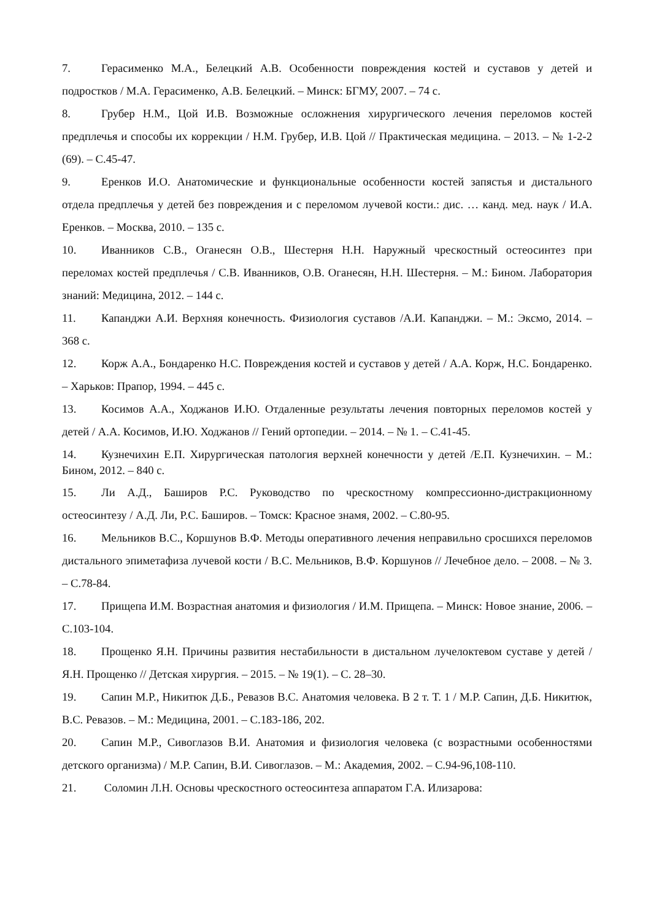7. Герасименко М.А., Белецкий А.В. Особенности повреждения костей и суставов у детей и подростков / М.А. Герасименко, А.В. Белецкий. – Минск: БГМУ, 2007. – 74 с.
8. Грубер Н.М., Цой И.В. Возможные осложнения хирургического лечения переломов костей предплечья и способы их коррекции / Н.М. Грубер, И.В. Цой // Практическая медицина. – 2013. – № 1-2-2 (69). – С.45-47.
9. Еренков И.О. Анатомические и функциональные особенности костей запястья и дистального отдела предплечья у детей без повреждения и с переломом лучевой кости.: дис. … канд. мед. наук / И.А. Еренков. – Москва, 2010. – 135 с.
10. Иванников С.В., Оганесян О.В., Шестерня Н.Н. Наружный чрескостный остеосинтез при переломах костей предплечья / С.В. Иванников, О.В. Оганесян, Н.Н. Шестерня. – М.: Бином. Лаборатория знаний: Медицина, 2012. – 144 с.
11. Капанджи А.И. Верхняя конечность. Физиология суставов /А.И. Капанджи. – М.: Эксмо, 2014. – 368 с.
12. Корж А.А., Бондаренко Н.С. Повреждения костей и суставов у детей / А.А. Корж, Н.С. Бондаренко. – Харьков: Прапор, 1994. – 445 с.
13. Косимов А.А., Ходжанов И.Ю. Отдаленные результаты лечения повторных переломов костей у детей / А.А. Косимов, И.Ю. Ходжанов // Гений ортопедии. – 2014. – № 1. – С.41-45.
14. Кузнечихин Е.П. Хирургическая патология верхней конечности у детей /Е.П. Кузнечихин. – М.: Бином, 2012. – 840 с.
15. Ли А.Д., Баширов Р.С. Руководство по чрескостному компрессионно-дистракционному остеосинтезу / А.Д. Ли, Р.С. Баширов. – Томск: Красное знамя, 2002. – С.80-95.
16. Мельников В.С., Коршунов В.Ф. Методы оперативного лечения неправильно сросшихся переломов дистального эпиметафиза лучевой кости / В.С. Мельников, В.Ф. Коршунов // Лечебное дело. – 2008. – № 3. – С.78-84.
17. Прищепа И.М. Возрастная анатомия и физиология / И.М. Прищепа. – Минск: Новое знание, 2006. – С.103-104.
18. Прощенко Я.Н. Причины развития нестабильности в дистальном лучелоктевом суставе у детей / Я.Н. Прощенко // Детская хирургия. – 2015. – № 19(1). – С. 28–30.
19. Сапин М.Р., Никитюк Д.Б., Ревазов В.С. Анатомия человека. В 2 т. Т. 1 / М.Р. Сапин, Д.Б. Никитюк, В.С. Ревазов. – М.: Медицина, 2001. – С.183-186, 202.
20. Сапин М.Р., Сивоглазов В.И. Анатомия и физиология человека (с возрастными особенностями детского организма) / М.Р. Сапин, В.И. Сивоглазов. – М.: Академия, 2002. – С.94-96,108-110.
21. Соломин Л.Н. Основы чрескостного остеосинтеза аппаратом Г.А. Илизарова: